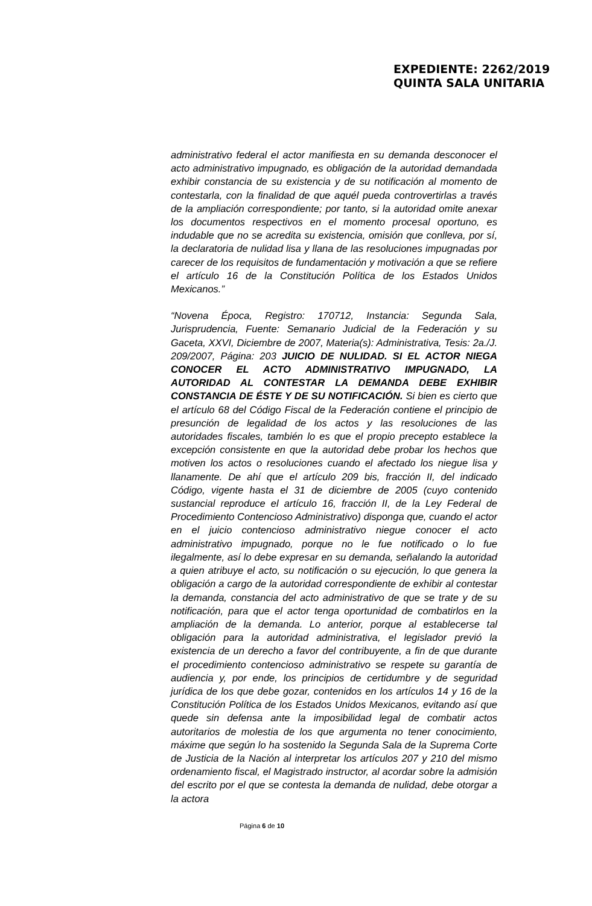EXPEDIENTE: 2262/2019
QUINTA SALA UNITARIA
administrativo federal el actor manifiesta en su demanda desconocer el acto administrativo impugnado, es obligación de la autoridad demandada exhibir constancia de su existencia y de su notificación al momento de contestarla, con la finalidad de que aquél pueda controvertirlas a través de la ampliación correspondiente; por tanto, si la autoridad omite anexar los documentos respectivos en el momento procesal oportuno, es indudable que no se acredita su existencia, omisión que conlleva, por sí, la declaratoria de nulidad lisa y llana de las resoluciones impugnadas por carecer de los requisitos de fundamentación y motivación a que se refiere el artículo 16 de la Constitución Política de los Estados Unidos Mexicanos.”
“Novena Época, Registro: 170712, Instancia: Segunda Sala, Jurisprudencia, Fuente: Semanario Judicial de la Federación y su Gaceta, XXVI, Diciembre de 2007, Materia(s): Administrativa, Tesis: 2a./J. 209/2007, Página: 203 JUICIO DE NULIDAD. SI EL ACTOR NIEGA CONOCER EL ACTO ADMINISTRATIVO IMPUGNADO, LA AUTORIDAD AL CONTESTAR LA DEMANDA DEBE EXHIBIR CONSTANCIA DE ÉSTE Y DE SU NOTIFICACIÓN. Si bien es cierto que el artículo 68 del Código Fiscal de la Federación contiene el principio de presunción de legalidad de los actos y las resoluciones de las autoridades fiscales, también lo es que el propio precepto establece la excepción consistente en que la autoridad debe probar los hechos que motiven los actos o resoluciones cuando el afectado los niegue lisa y llanamente. De ahí que el artículo 209 bis, fracción II, del indicado Código, vigente hasta el 31 de diciembre de 2005 (cuyo contenido sustancial reproduce el artículo 16, fracción II, de la Ley Federal de Procedimiento Contencioso Administrativo) disponga que, cuando el actor en el juicio contencioso administrativo niegue conocer el acto administrativo impugnado, porque no le fue notificado o lo fue ilegalmente, así lo debe expresar en su demanda, señalando la autoridad a quien atribuye el acto, su notificación o su ejecución, lo que genera la obligación a cargo de la autoridad correspondiente de exhibir al contestar la demanda, constancia del acto administrativo de que se trate y de su notificación, para que el actor tenga oportunidad de combatirlos en la ampliación de la demanda. Lo anterior, porque al establecerse tal obligación para la autoridad administrativa, el legislador previó la existencia de un derecho a favor del contribuyente, a fin de que durante el procedimiento contencioso administrativo se respete su garantía de audiencia y, por ende, los principios de certidumbre y de seguridad jurídica de los que debe gozar, contenidos en los artículos 14 y 16 de la Constitución Política de los Estados Unidos Mexicanos, evitando así que quede sin defensa ante la imposibilidad legal de combatir actos autoritarios de molestia de los que argumenta no tener conocimiento, máxime que según lo ha sostenido la Segunda Sala de la Suprema Corte de Justicia de la Nación al interpretar los artículos 207 y 210 del mismo ordenamiento fiscal, el Magistrado instructor, al acordar sobre la admisión del escrito por el que se contesta la demanda de nulidad, debe otorgar a la actora
Página 6 de 10